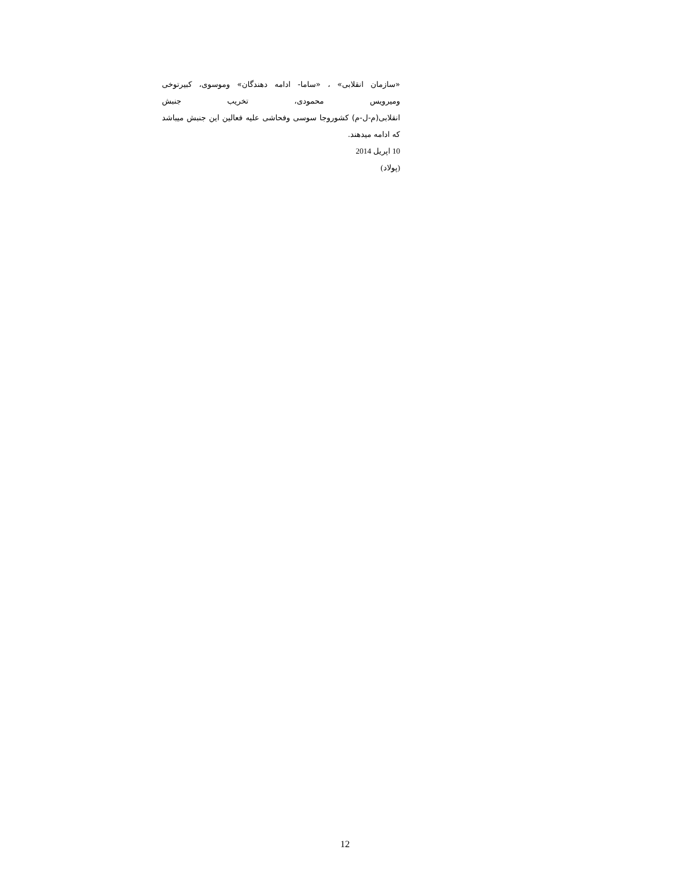«سازمان انقلابی» ، «ساما- ادامه دهندگان» وموسوی، کبیرتوخی ومیرویس محمودی، تخریب جنبش
انقلابی(م-ل-م) کشوروجا سوسی وفحاشی علیه فعالین این جنبش میباشد که ادامه میدهند.
10 اپریل 2014
(پولاد)
12